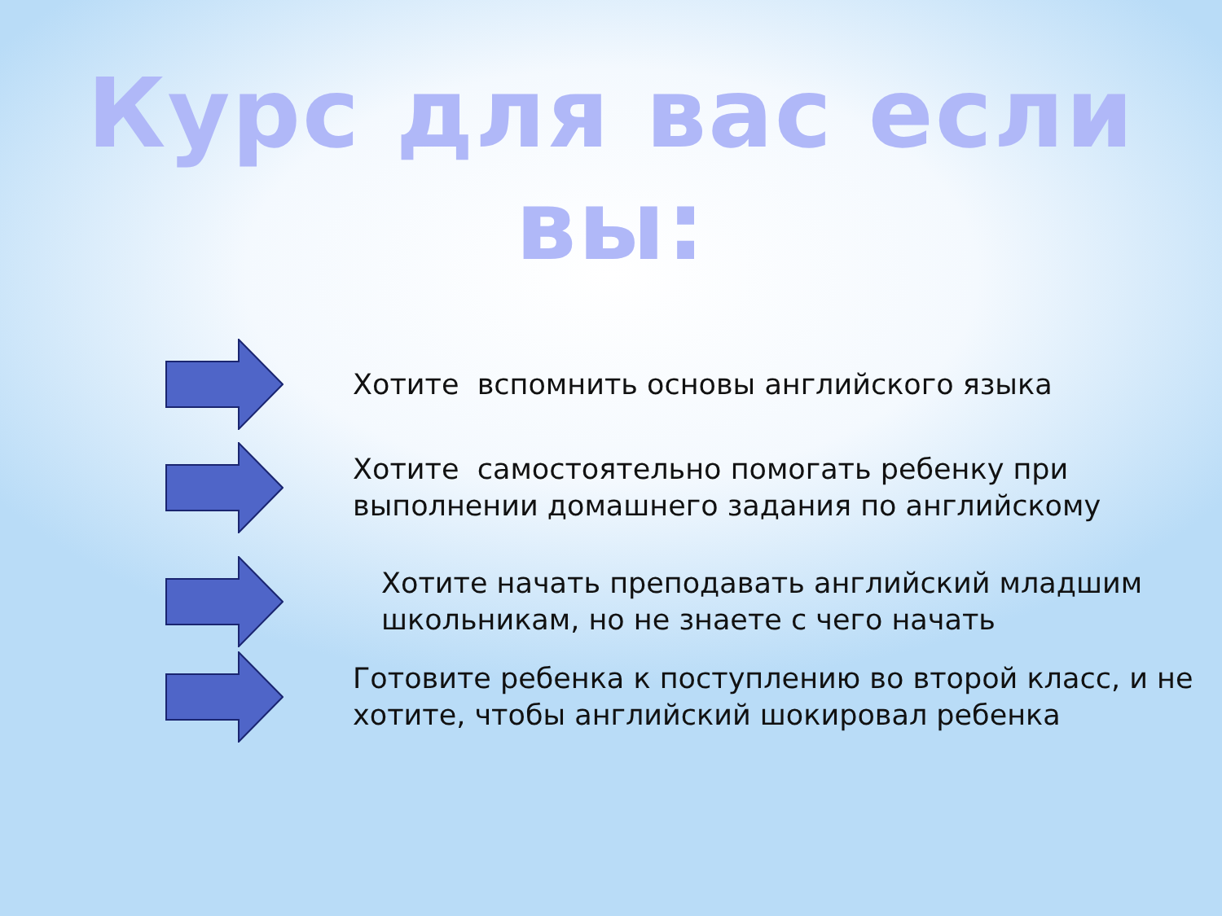Курс для вас если вы:
Хотите вспомнить основы английского языка
Хотите самостоятельно помогать ребенку при
выполнении домашнего задания по английскому
Хотите начать преподавать английский младшим
школьникам, но не знаете с чего начать
Готовите ребенка к поступлению во второй класс, и не
хотите, чтобы английский шокировал ребенка